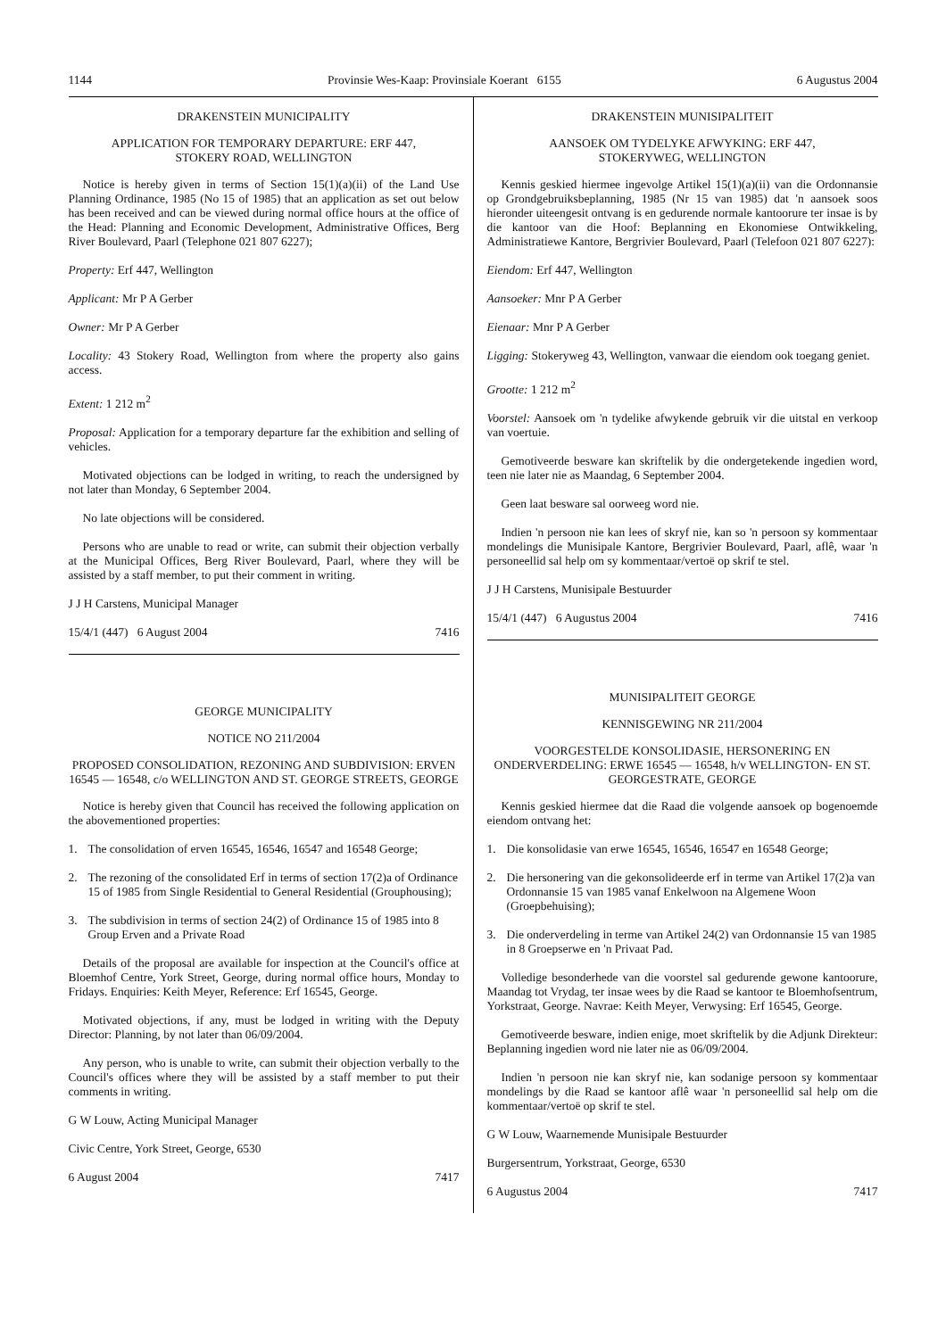1144 Provinsie Wes-Kaap: Provinsiale Koerant 6155 6 Augustus 2004
DRAKENSTEIN MUNICIPALITY
APPLICATION FOR TEMPORARY DEPARTURE: ERF 447,
STOKERY ROAD, WELLINGTON
Notice is hereby given in terms of Section 15(1)(a)(ii) of the Land Use Planning Ordinance, 1985 (No 15 of 1985) that an application as set out below has been received and can be viewed during normal office hours at the office of the Head: Planning and Economic Development, Administrative Offices, Berg River Boulevard, Paarl (Telephone 021 807 6227);
Property: Erf 447, Wellington
Applicant: Mr P A Gerber
Owner: Mr P A Gerber
Locality: 43 Stokery Road, Wellington from where the property also gains access.
Extent: 1 212 m<sup>2</sup>
Proposal: Application for a temporary departure far the exhibition and selling of vehicles.
Motivated objections can be lodged in writing, to reach the undersigned by not later than Monday, 6 September 2004.
No late objections will be considered.
Persons who are unable to read or write, can submit their objection verbally at the Municipal Offices, Berg River Boulevard, Paarl, where they will be assisted by a staff member, to put their comment in writing.
J J H Carstens, Municipal Manager
15/4/1 (447) 6 August 2004 7416
GEORGE MUNICIPALITY
NOTICE NO 211/2004
PROPOSED CONSOLIDATION, REZONING AND SUBDIVISION: ERVEN 16545 — 16548, c/o WELLINGTON AND ST. GEORGE STREETS, GEORGE
Notice is hereby given that Council has received the following application on the abovementioned properties:
1. The consolidation of erven 16545, 16546, 16547 and 16548 George;
2. The rezoning of the consolidated Erf in terms of section 17(2)a of Ordinance 15 of 1985 from Single Residential to General Residential (Grouphousing);
3. The subdivision in terms of section 24(2) of Ordinance 15 of 1985 into 8 Group Erven and a Private Road
Details of the proposal are available for inspection at the Council's office at Bloemhof Centre, York Street, George, during normal office hours, Monday to Fridays. Enquiries: Keith Meyer, Reference: Erf 16545, George.
Motivated objections, if any, must be lodged in writing with the Deputy Director: Planning, by not later than 06/09/2004.
Any person, who is unable to write, can submit their objection verbally to the Council's offices where they will be assisted by a staff member to put their comments in writing.
G W Louw, Acting Municipal Manager
Civic Centre, York Street, George, 6530
6 August 2004 7417
DRAKENSTEIN MUNISIPALITEIT
AANSOEK OM TYDELYKE AFWYKING: ERF 447,
STOKERYWEG, WELLINGTON
Kennis geskied hiermee ingevolge Artikel 15(1)(a)(ii) van die Ordonnansie op Grondgebruiksbeplanning, 1985 (Nr 15 van 1985) dat 'n aansoek soos hieronder uiteengesit ontvang is en gedurende normale kantoorure ter insae is by die kantoor van die Hoof: Beplanning en Ekonomiese Ontwikkeling, Administratiewe Kantore, Bergrivier Boulevard, Paarl (Telefoon 021 807 6227):
Eiendom: Erf 447, Wellington
Aansoeker: Mnr P A Gerber
Eienaar: Mnr P A Gerber
Ligging: Stokeryweg 43, Wellington, vanwaar die eiendom ook toegang geniet.
Grootte: 1 212 m<sup>2</sup>
Voorstel: Aansoek om 'n tydelike afwykende gebruik vir die uitstal en verkoop van voertuie.
Gemotiveerde besware kan skriftelik by die ondergetekende ingedien word, teen nie later nie as Maandag, 6 September 2004.
Geen laat besware sal oorweeg word nie.
Indien 'n persoon nie kan lees of skryf nie, kan so 'n persoon sy kommentaar mondelings die Munisipale Kantore, Bergrivier Boulevard, Paarl, aflê, waar 'n personeellid sal help om sy kommentaar/vertoë op skrif te stel.
J J H Carstens, Munisipale Bestuurder
15/4/1 (447) 6 Augustus 2004 7416
MUNISIPALITEIT GEORGE
KENNISGEWING NR 211/2004
VOORGESTELDE KONSOLIDASIE, HERSONERING EN ONDERVERDELING: ERWE 16545 — 16548, h/v WELLINGTON- EN ST. GEORGESTRATE, GEORGE
Kennis geskied hiermee dat die Raad die volgende aansoek op bogenoemde eiendom ontvang het:
1. Die konsolidasie van erwe 16545, 16546, 16547 en 16548 George;
2. Die hersonering van die gekonsolideerde erf in terme van Artikel 17(2)a van Ordonnansie 15 van 1985 vanaf Enkelwoon na Algemene Woon (Groepbehuising);
3. Die onderverdeling in terme van Artikel 24(2) van Ordonnansie 15 van 1985 in 8 Groepserwe en 'n Privaat Pad.
Volledige besonderhede van die voorstel sal gedurende gewone kantoorure, Maandag tot Vrydag, ter insae wees by die Raad se kantoor te Bloemhofsentrum, Yorkstraat, George. Navrae: Keith Meyer, Verwysing: Erf 16545, George.
Gemotiveerde besware, indien enige, moet skriftelik by die Adjunk Direkteur: Beplanning ingedien word nie later nie as 06/09/2004.
Indien 'n persoon nie kan skryf nie, kan sodanige persoon sy kommentaar mondelings by die Raad se kantoor aflê waar 'n personeellid sal help om die kommentaar/vertoë op skrif te stel.
G W Louw, Waarnemende Munisipale Bestuurder
Burgersentrum, Yorkstraat, George, 6530
6 Augustus 2004 7417